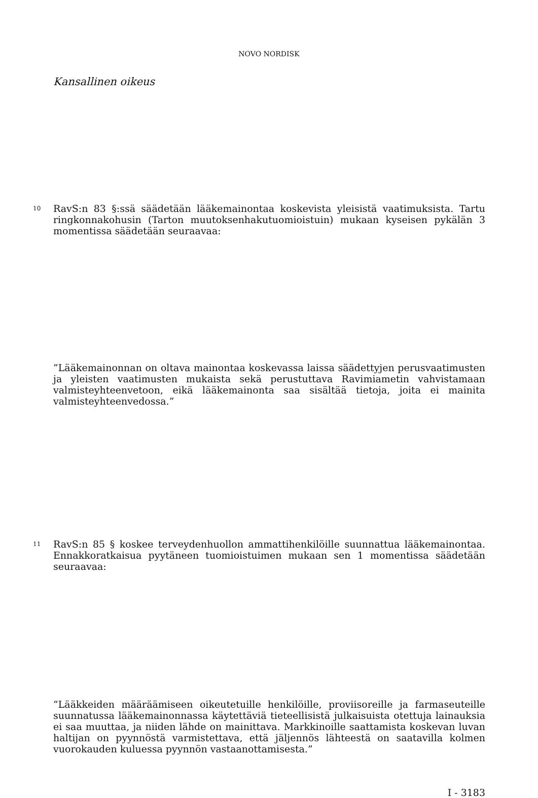NOVO NORDISK
Kansallinen oikeus
10 RavS:n 83 §:ssä säädetään lääkemainontaa koskevista yleisistä vaatimuksista. Tartu ringkonnakohusin (Tarton muutoksenhakutuomioistuin) mukaan kyseisen pykälän 3 momentissa säädetään seuraavaa:
”Lääkemainonnan on oltava mainontaa koskevassa laissa säädettyjen perusvaatimusten ja yleisten vaatimusten mukaista sekä perustuttava Ravimiametin vahvistamaan valmisteyhteenvetoon, eikä lääkemainonta saa sisältää tietoja, joita ei mainita valmisteyhteenvedossa.”
11 RavS:n 85 § koskee terveydenhuollon ammattihenkilöille suunnattua lääkemainontaa. Ennakkoratkaisua pyytäneen tuomioistuimen mukaan sen 1 momentissa säädetään seuraavaa:
”Lääkkeiden määräämiseen oikeutetuille henkilöille, proviisoreille ja farmaseuteille suunnatussa lääkemainonnassa käytettäviä tieteellisistä julkaisuista otettuja lainauksia ei saa muuttaa, ja niiden lähde on mainittava. Markkinoille saattamista koskevan luvan haltijan on pyynnöstä varmistettava, että jäljennös lähteestä on saatavilla kolmen vuorokauden kuluessa pyynnön vastaanottamisesta.”
I - 3183